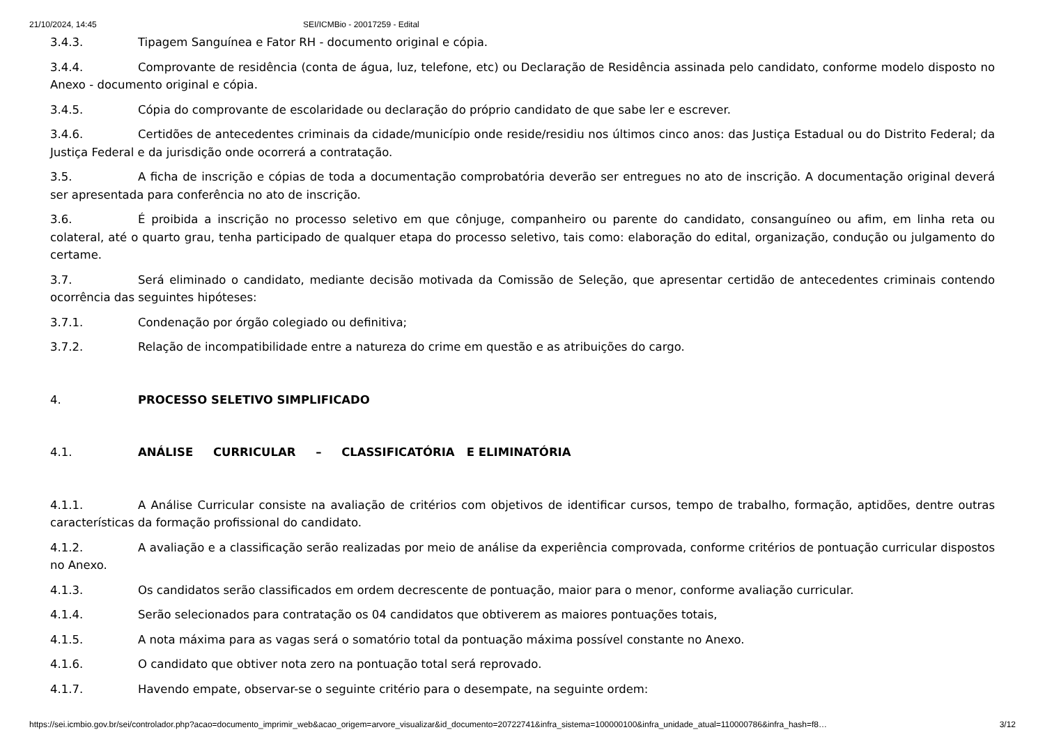21/10/2024, 14:45 SEI/ICMBio - 20017259 - Edital
3.4.3. Tipagem Sanguínea e Fator RH - documento original e cópia.
3.4.4. Comprovante de residência (conta de água, luz, telefone, etc) ou Declaração de Residência assinada pelo candidato, conforme modelo disposto no Anexo - documento original e cópia.
3.4.5. Cópia do comprovante de escolaridade ou declaração do próprio candidato de que sabe ler e escrever.
3.4.6. Certidões de antecedentes criminais da cidade/município onde reside/residiu nos últimos cinco anos: das Justiça Estadual ou do Distrito Federal; da Justiça Federal e da jurisdição onde ocorrerá a contratação.
3.5. A ficha de inscrição e cópias de toda a documentação comprobatória deverão ser entregues no ato de inscrição. A documentação original deverá ser apresentada para conferência no ato de inscrição.
3.6. É proibida a inscrição no processo seletivo em que cônjuge, companheiro ou parente do candidato, consanguíneo ou afim, em linha reta ou colateral, até o quarto grau, tenha participado de qualquer etapa do processo seletivo, tais como: elaboração do edital, organização, condução ou julgamento do certame.
3.7. Será eliminado o candidato, mediante decisão motivada da Comissão de Seleção, que apresentar certidão de antecedentes criminais contendo ocorrência das seguintes hipóteses:
3.7.1. Condenação por órgão colegiado ou definitiva;
3.7.2. Relação de incompatibilidade entre a natureza do crime em questão e as atribuições do cargo.
4. PROCESSO SELETIVO SIMPLIFICADO
4.1. ANÁLISE CURRICULAR – CLASSIFICATÓRIA E ELIMINATÓRIA
4.1.1. A Análise Curricular consiste na avaliação de critérios com objetivos de identificar cursos, tempo de trabalho, formação, aptidões, dentre outras características da formação profissional do candidato.
4.1.2. A avaliação e a classificação serão realizadas por meio de análise da experiência comprovada, conforme critérios de pontuação curricular dispostos no Anexo.
4.1.3. Os candidatos serão classificados em ordem decrescente de pontuação, maior para o menor, conforme avaliação curricular.
4.1.4. Serão selecionados para contratação os 04 candidatos que obtiverem as maiores pontuações totais,
4.1.5. A nota máxima para as vagas será o somatório total da pontuação máxima possível constante no Anexo.
4.1.6. O candidato que obtiver nota zero na pontuação total será reprovado.
4.1.7. Havendo empate, observar-se o seguinte critério para o desempate, na seguinte ordem:
https://sei.icmbio.gov.br/sei/controlador.php?acao=documento_imprimir_web&acao_origem=arvore_visualizar&id_documento=20722741&infra_sistema=100000100&infra_unidade_atual=110000786&infra_hash=f8… 3/12